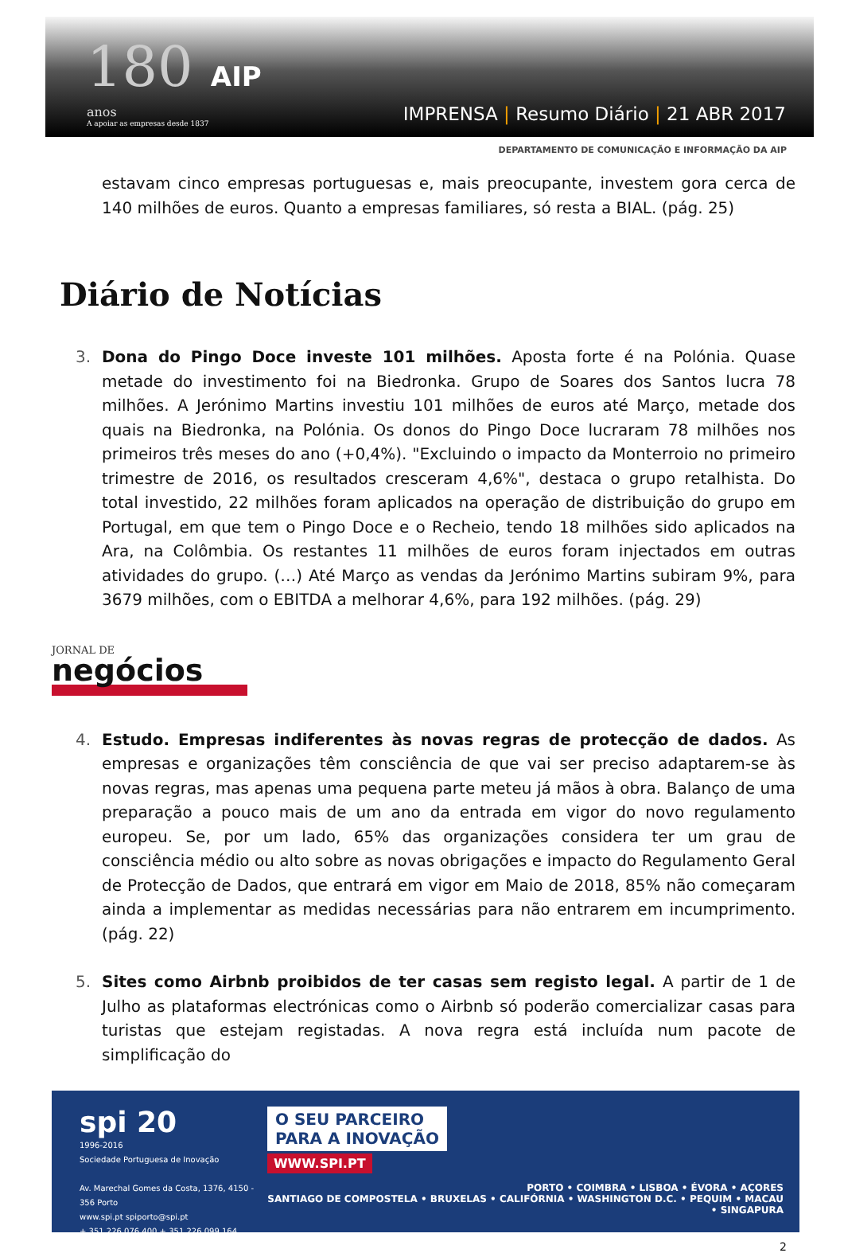180 AIP
anos
A apoiar as empresas desde 1837
IMPRENSA | Resumo Diário | 21 ABR 2017
DEPARTAMENTO DE COMUNICAÇÃO E INFORMAÇÃO DA AIP
estavam cinco empresas portuguesas e, mais preocupante, investem gora cerca de 140 milhões de euros. Quanto a empresas familiares, só resta a BIAL. (pág. 25)
Diário de Notícias
3. Dona do Pingo Doce investe 101 milhões. Aposta forte é na Polónia. Quase metade do investimento foi na Biedronka. Grupo de Soares dos Santos lucra 78 milhões. A Jerónimo Martins investiu 101 milhões de euros até Março, metade dos quais na Biedronka, na Polónia. Os donos do Pingo Doce lucraram 78 milhões nos primeiros três meses do ano (+0,4%). "Excluindo o impacto da Monterroio no primeiro trimestre de 2016, os resultados cresceram 4,6%", destaca o grupo retalhista. Do total investido, 22 milhões foram aplicados na operação de distribuição do grupo em Portugal, em que tem o Pingo Doce e o Recheio, tendo 18 milhões sido aplicados na Ara, na Colômbia. Os restantes 11 milhões de euros foram injectados em outras atividades do grupo. (…) Até Março as vendas da Jerónimo Martins subiram 9%, para 3679 milhões, com o EBITDA a melhorar 4,6%, para 192 milhões. (pág. 29)
JORNAL DE
negócios
4. Estudo. Empresas indiferentes às novas regras de protecção de dados. As empresas e organizações têm consciência de que vai ser preciso adaptarem-se às novas regras, mas apenas uma pequena parte meteu já mãos à obra. Balanço de uma preparação a pouco mais de um ano da entrada em vigor do novo regulamento europeu. Se, por um lado, 65% das organizações considera ter um grau de consciência médio ou alto sobre as novas obrigações e impacto do Regulamento Geral de Protecção de Dados, que entrará em vigor em Maio de 2018, 85% não começaram ainda a implementar as medidas necessárias para não entrarem em incumprimento. (pág. 22)
5. Sites como Airbnb proibidos de ter casas sem registo legal. A partir de 1 de Julho as plataformas electrónicas como o Airbnb só poderão comercializar casas para turistas que estejam registadas. A nova regra está incluída num pacote de simplificação do
spi 20
1996-2016
Sociedade Portuguesa de Inovação
Av. Marechal Gomes da Costa, 1376, 4150 - 356 Porto
www.spi.pt spiporto@spi.pt
+ 351 226 076 400 + 351 226 099 164
O SEU PARCEIRO
PARA A INOVAÇÃO
WWW.SPI.PT
PORTO • COIMBRA • LISBOA • ÉVORA • AÇORES
SANTIAGO DE COMPOSTELA • BRUXELAS • CALIFÓRNIA • WASHINGTON D.C. • PEQUIM • MACAU • SINGAPURA
2